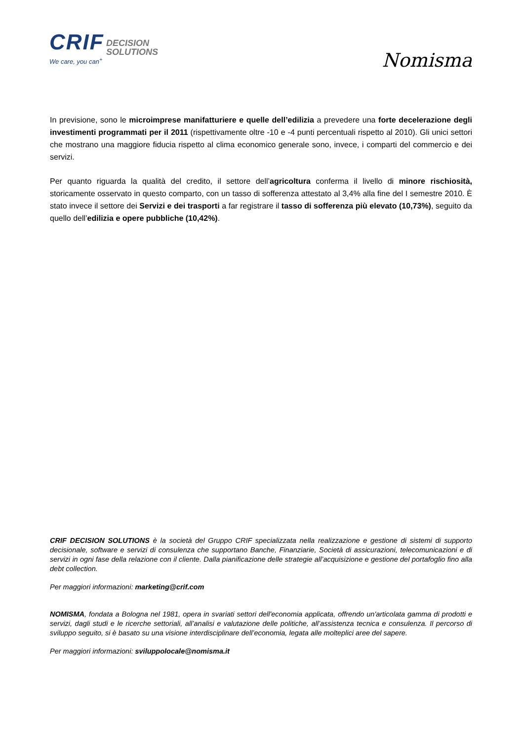CRIF DECISION
SOLUTIONS
We care, you can<sup>+</sup>
Nomisma
In previsione, sono le microimprese manifatturiere e quelle dell’edilizia a prevedere una forte decelerazione degli investimenti programmati per il 2011 (rispettivamente oltre -10 e -4 punti percentuali rispetto al 2010). Gli unici settori che mostrano una maggiore fiducia rispetto al clima economico generale sono, invece, i comparti del commercio e dei servizi.
Per quanto riguarda la qualità del credito, il settore dell’agricoltura conferma il livello di minore rischiosità, storicamente osservato in questo comparto, con un tasso di sofferenza attestato al 3,4% alla fine del I semestre 2010. È stato invece il settore dei Servizi e dei trasporti a far registrare il tasso di sofferenza più elevato (10,73%), seguito da quello dell’edilizia e opere pubbliche (10,42%).
CRIF DECISION SOLUTIONS è la società del Gruppo CRIF specializzata nella realizzazione e gestione di sistemi di supporto decisionale, software e servizi di consulenza che supportano Banche, Finanziarie, Società di assicurazioni, telecomunicazioni e di servizi in ogni fase della relazione con il cliente. Dalla pianificazione delle strategie all’acquisizione e gestione del portafoglio fino alla debt collection.
Per maggiori informazioni: marketing@crif.com
NOMISMA, fondata a Bologna nel 1981, opera in svariati settori dell'economia applicata, offrendo un'articolata gamma di prodotti e servizi, dagli studi e le ricerche settoriali, all’analisi e valutazione delle politiche, all’assistenza tecnica e consulenza. Il percorso di sviluppo seguito, si è basato su una visione interdisciplinare dell’economia, legata alle molteplici aree del sapere.
Per maggiori informazioni: sviluppolocale@nomisma.it